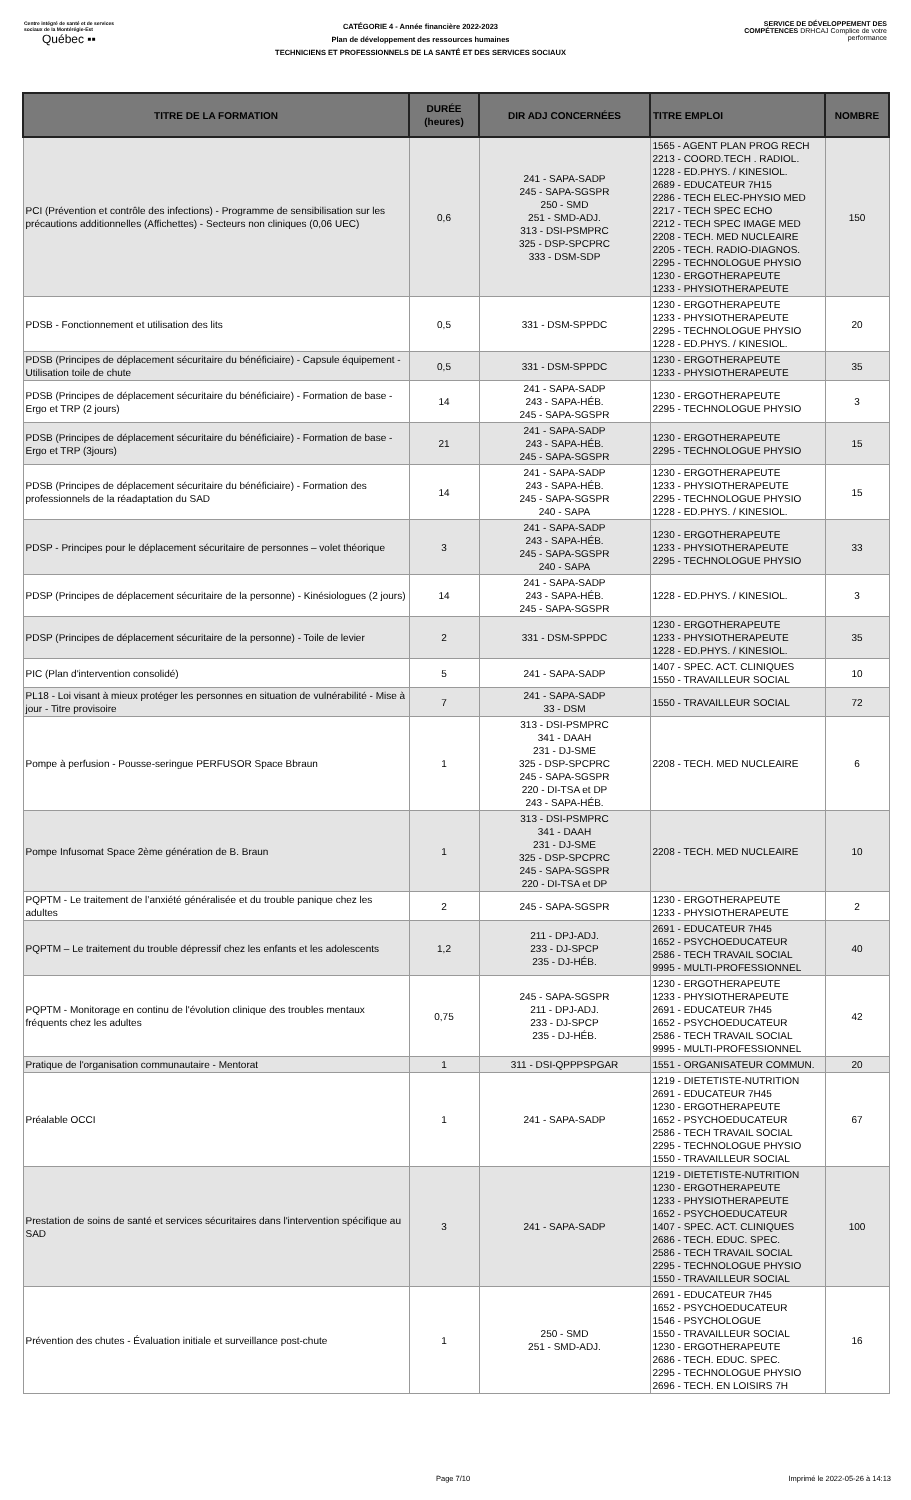Centre intégré de santé et de services sociaux de la Montérégie-Est
Québec ▪▪
CATÉGORIE 4 - Année financière 2022-2023
Plan de développement des ressources humaines
TECHNICIENS ET PROFESSIONNELS DE LA SANTÉ ET DES SERVICES SOCIAUX
SERVICE DE DÉVELOPPEMENT DES COMPÉTENCES DRHCAJ Complice de votre performance
| TITRE DE LA FORMATION | DURÉE (heures) | DIR ADJ CONCERNÉES | TITRE EMPLOI | NOMBRE |
| --- | --- | --- | --- | --- |
| PCI (Prévention et contrôle des infections) - Programme de sensibilisation sur les précautions additionnelles (Affichettes) - Secteurs non cliniques (0,06 UEC) | 0,6 | 241 - SAPA-SADP 245 - SAPA-SGSPR 250 - SMD 251 - SMD-ADJ. 313 - DSI-PSMPRC 325 - DSP-SPCPRC 333 - DSM-SDP | 1565 - AGENT PLAN PROG RECH 2213 - COORD.TECH . RADIOL. 1228 - ED.PHYS. / KINESIOL. 2689 - EDUCATEUR 7H15 2286 - TECH ELEC-PHYSIO MED 2217 - TECH SPEC ECHO 2212 - TECH SPEC IMAGE MED 2208 - TECH. MED NUCLEAIRE 2205 - TECH. RADIO-DIAGNOS. 2295 - TECHNOLOGUE PHYSIO 1230 - ERGOTHERAPEUTE 1233 - PHYSIOTHERAPEUTE | 150 |
| PDSB - Fonctionnement et utilisation des lits | 0,5 | 331 - DSM-SPPDC | 1230 - ERGOTHERAPEUTE 1233 - PHYSIOTHERAPEUTE 2295 - TECHNOLOGUE PHYSIO 1228 - ED.PHYS. / KINESIOL. | 20 |
| PDSB (Principes de déplacement sécuritaire du bénéficiaire) - Capsule équipement - Utilisation toile de chute | 0,5 | 331 - DSM-SPPDC | 1230 - ERGOTHERAPEUTE 1233 - PHYSIOTHERAPEUTE | 35 |
| PDSB (Principes de déplacement sécuritaire du bénéficiaire) - Formation de base - Ergo et TRP (2 jours) | 14 | 241 - SAPA-SADP 243 - SAPA-HÉB. 245 - SAPA-SGSPR | 1230 - ERGOTHERAPEUTE 2295 - TECHNOLOGUE PHYSIO | 3 |
| PDSB (Principes de déplacement sécuritaire du bénéficiaire) - Formation de base - Ergo et TRP (3jours) | 21 | 241 - SAPA-SADP 243 - SAPA-HÉB. 245 - SAPA-SGSPR | 1230 - ERGOTHERAPEUTE 2295 - TECHNOLOGUE PHYSIO | 15 |
| PDSB (Principes de déplacement sécuritaire du bénéficiaire) - Formation des professionnels de la réadaptation du SAD | 14 | 241 - SAPA-SADP 243 - SAPA-HÉB. 245 - SAPA-SGSPR 240 - SAPA | 1230 - ERGOTHERAPEUTE 1233 - PHYSIOTHERAPEUTE 2295 - TECHNOLOGUE PHYSIO 1228 - ED.PHYS. / KINESIOL. | 15 |
| PDSP - Principes pour le déplacement sécuritaire de personnes – volet théorique | 3 | 241 - SAPA-SADP 243 - SAPA-HÉB. 245 - SAPA-SGSPR 240 - SAPA | 1230 - ERGOTHERAPEUTE 1233 - PHYSIOTHERAPEUTE 2295 - TECHNOLOGUE PHYSIO | 33 |
| PDSP (Principes de déplacement sécuritaire de la personne) - Kinésiologues (2 jours) | 14 | 241 - SAPA-SADP 243 - SAPA-HÉB. 245 - SAPA-SGSPR | 1228 - ED.PHYS. / KINESIOL. | 3 |
| PDSP (Principes de déplacement sécuritaire de la personne) - Toile de levier | 2 | 331 - DSM-SPPDC | 1230 - ERGOTHERAPEUTE 1233 - PHYSIOTHERAPEUTE 1228 - ED.PHYS. / KINESIOL. | 35 |
| PIC (Plan d'intervention consolidé) | 5 | 241 - SAPA-SADP | 1407 - SPEC. ACT. CLINIQUES 1550 - TRAVAILLEUR SOCIAL | 10 |
| PL18 - Loi visant à mieux protéger les personnes en situation de vulnérabilité - Mise à jour - Titre provisoire | 7 | 241 - SAPA-SADP 33 - DSM | 1550 - TRAVAILLEUR SOCIAL | 72 |
| Pompe à perfusion - Pousse-seringue PERFUSOR Space Bbraun | 1 | 313 - DSI-PSMPRC 341 - DAAH 231 - DJ-SME 325 - DSP-SPCPRC 245 - SAPA-SGSPR 220 - DI-TSA et DP 243 - SAPA-HÉB. | 2208 - TECH. MED NUCLEAIRE | 6 |
| Pompe Infusomat Space 2ème génération de B. Braun | 1 | 313 - DSI-PSMPRC 341 - DAAH 231 - DJ-SME 325 - DSP-SPCPRC 245 - SAPA-SGSPR 220 - DI-TSA et DP | 2208 - TECH. MED NUCLEAIRE | 10 |
| PQPTM - Le traitement de l’anxiété généralisée et du trouble panique chez les adultes | 2 | 245 - SAPA-SGSPR | 1230 - ERGOTHERAPEUTE 1233 - PHYSIOTHERAPEUTE | 2 |
| PQPTM – Le traitement du trouble dépressif chez les enfants et les adolescents | 1,2 | 211 - DPJ-ADJ. 233 - DJ-SPCP 235 - DJ-HÉB. | 2691 - EDUCATEUR 7H45 1652 - PSYCHOEDUCATEUR 2586 - TECH TRAVAIL SOCIAL 9995 - MULTI-PROFESSIONNEL | 40 |
| PQPTM - Monitorage en continu de l'évolution clinique des troubles mentaux fréquents chez les adultes | 0,75 | 245 - SAPA-SGSPR 211 - DPJ-ADJ. 233 - DJ-SPCP 235 - DJ-HÉB. | 1230 - ERGOTHERAPEUTE 1233 - PHYSIOTHERAPEUTE 2691 - EDUCATEUR 7H45 1652 - PSYCHOEDUCATEUR 2586 - TECH TRAVAIL SOCIAL 9995 - MULTI-PROFESSIONNEL | 42 |
| Pratique de l'organisation communautaire - Mentorat | 1 | 311 - DSI-QPPPSPGAR | 1551 - ORGANISATEUR COMMUN. | 20 |
| Préalable OCCI | 1 | 241 - SAPA-SADP | 1219 - DIETETISTE-NUTRITION 2691 - EDUCATEUR 7H45 1230 - ERGOTHERAPEUTE 1652 - PSYCHOEDUCATEUR 2586 - TECH TRAVAIL SOCIAL 2295 - TECHNOLOGUE PHYSIO 1550 - TRAVAILLEUR SOCIAL | 67 |
| Prestation de soins de santé et services sécuritaires dans l'intervention spécifique au SAD | 3 | 241 - SAPA-SADP | 1219 - DIETETISTE-NUTRITION 1230 - ERGOTHERAPEUTE 1233 - PHYSIOTHERAPEUTE 1652 - PSYCHOEDUCATEUR 1407 - SPEC. ACT. CLINIQUES 2686 - TECH. EDUC. SPEC. 2586 - TECH TRAVAIL SOCIAL 2295 - TECHNOLOGUE PHYSIO 1550 - TRAVAILLEUR SOCIAL | 100 |
| Prévention des chutes - Évaluation initiale et surveillance post-chute | 1 | 250 - SMD 251 - SMD-ADJ. | 2691 - EDUCATEUR 7H45 1652 - PSYCHOEDUCATEUR 1546 - PSYCHOLOGUE 1550 - TRAVAILLEUR SOCIAL 1230 - ERGOTHERAPEUTE 2686 - TECH. EDUC. SPEC. 2295 - TECHNOLOGUE PHYSIO 2696 - TECH. EN LOISIRS 7H | 16 |
Page 7/10 Imprimé le 2022-05-26 à 14:13